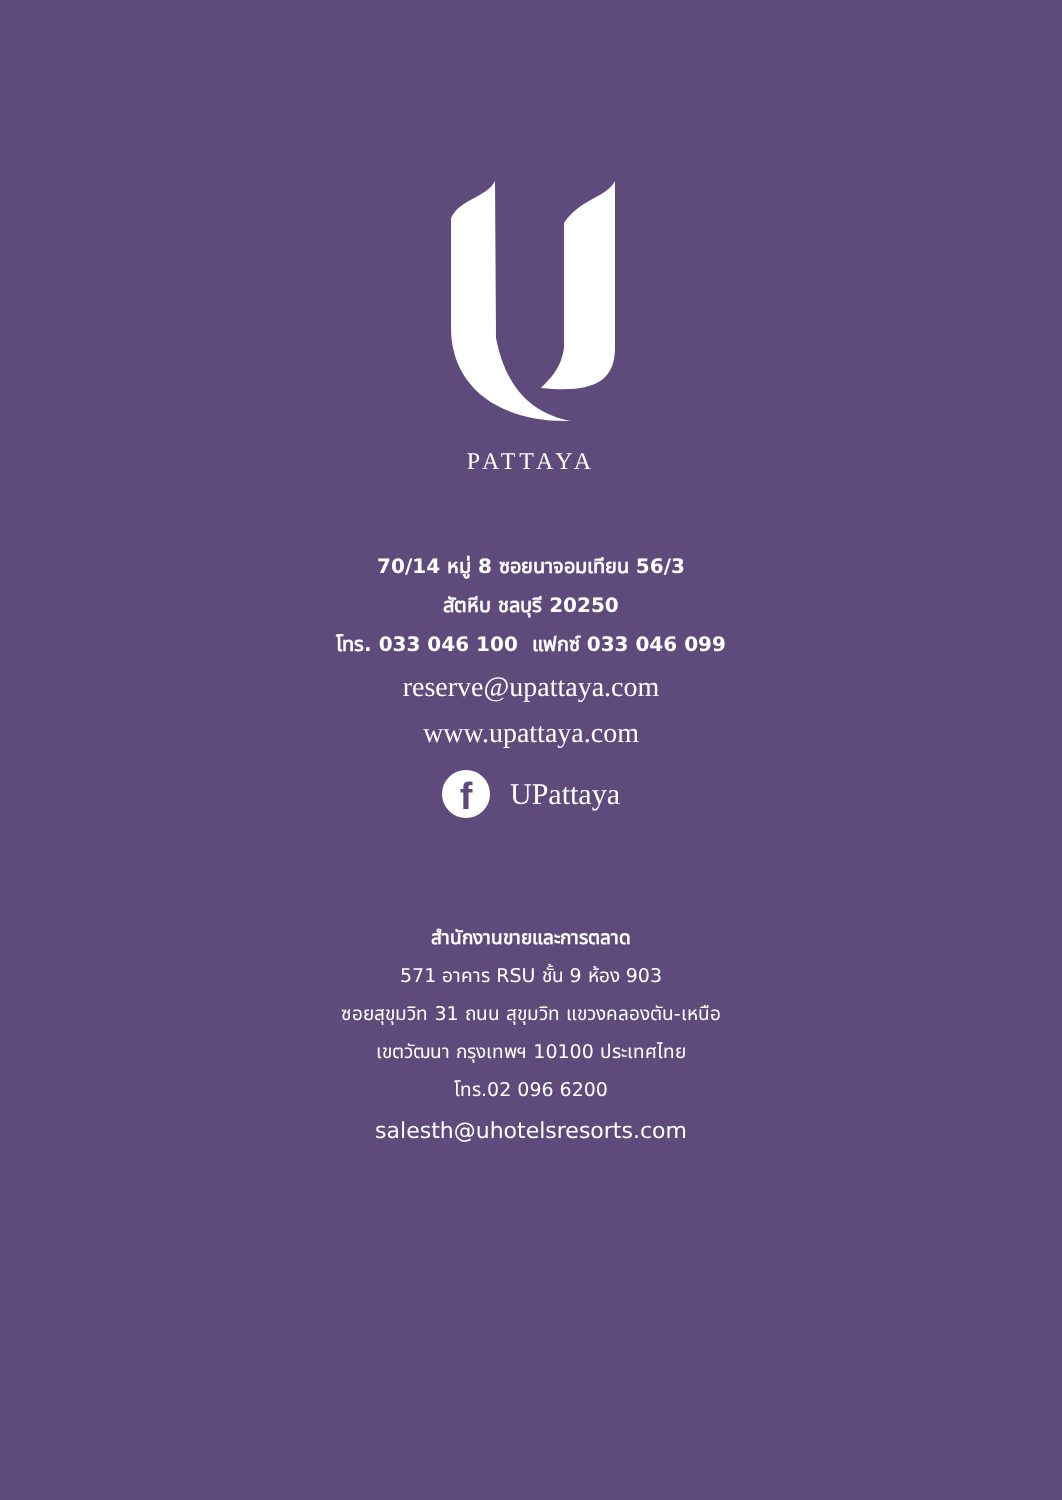PATTAYA
70/14 หมู่ 8 ซอยนาจอมเทียน 56/3
สัตหีบ ชลบุรี 20250
โทร. 033 046 100 แฟกซ์ 033 046 099
reserve@upattaya.com
www.upattaya.com
f
UPattaya
สำนักงานขายและการตลาด
571 อาคาร RSU ชั้น 9 ห้อง 903
ซอยสุขุมวิท 31 ถนน สุขุมวิท แขวงคลองตัน-เหนือ
เขตวัฒนา กรุงเทพฯ 10100 ประเทศไทย
โทร.02 096 6200
salesth@uhotelsresorts.com